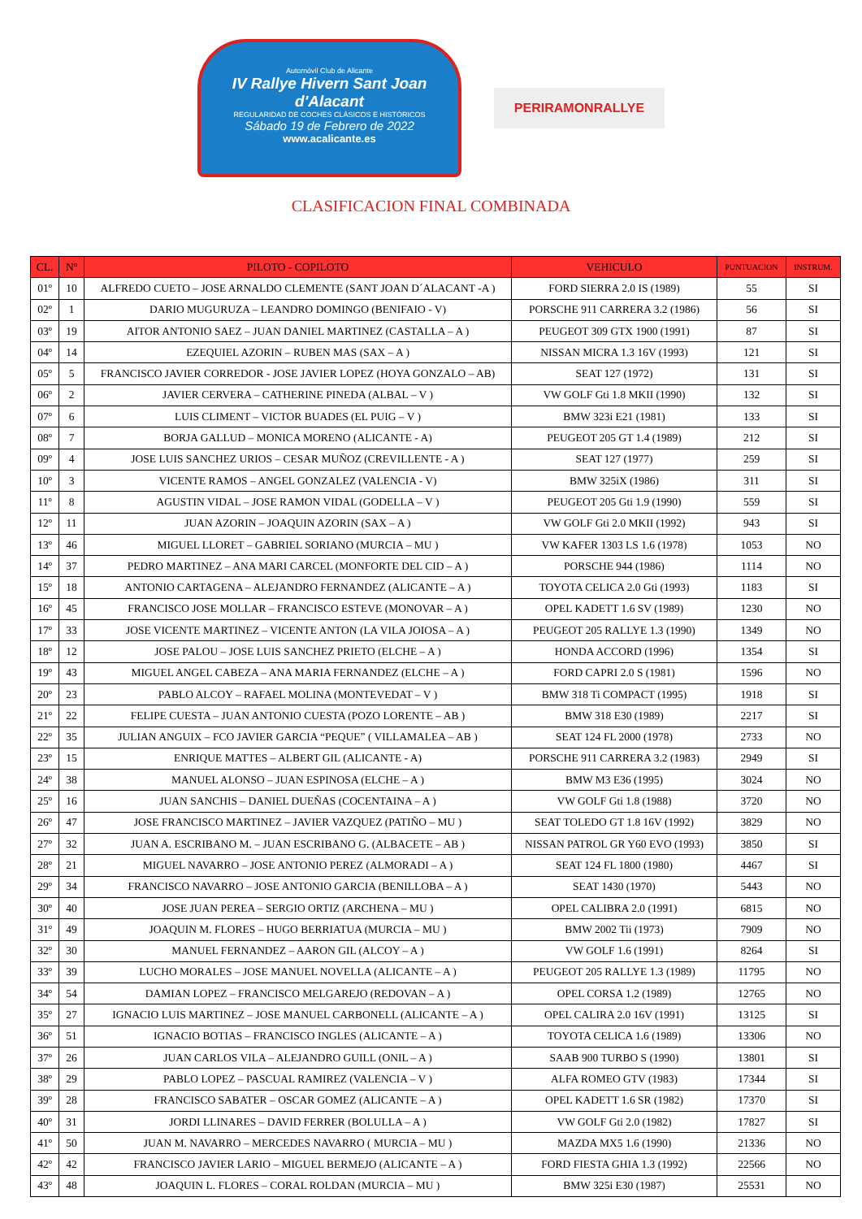Automóvil Club de Alicante
IV Rallye Hivern Sant Joan d'Alacant
REGULARIDAD DE COCHES CLÁSICOS E HISTÓRICOS
Sábado 19 de Febrero de 2022
www.acalicante.es
PERIRAMONRALLYE
CLASIFICACION FINAL COMBINADA
| CL. | Nº | PILOTO - COPILOTO | VEHICULO | PUNTUACION | INSTRUM. |
| --- | --- | --- | --- | --- | --- |
| 01º | 10 | ALFREDO CUETO – JOSE ARNALDO CLEMENTE (SANT JOAN D´ALACANT -A ) | FORD SIERRA 2.0 IS (1989) | 55 | SI |
| 02º | 1 | DARIO MUGURUZA – LEANDRO DOMINGO (BENIFAIO - V) | PORSCHE 911 CARRERA 3.2 (1986) | 56 | SI |
| 03º | 19 | AITOR ANTONIO SAEZ – JUAN DANIEL MARTINEZ (CASTALLA – A ) | PEUGEOT 309 GTX 1900 (1991) | 87 | SI |
| 04º | 14 | EZEQUIEL AZORIN – RUBEN MAS (SAX – A ) | NISSAN MICRA 1.3 16V (1993) | 121 | SI |
| 05º | 5 | FRANCISCO JAVIER CORREDOR - JOSE JAVIER LOPEZ (HOYA GONZALO – AB) | SEAT 127 (1972) | 131 | SI |
| 06º | 2 | JAVIER CERVERA – CATHERINE PINEDA (ALBAL – V ) | VW GOLF Gti 1.8 MKII (1990) | 132 | SI |
| 07º | 6 | LUIS CLIMENT – VICTOR BUADES (EL PUIG – V ) | BMW 323i E21 (1981) | 133 | SI |
| 08º | 7 | BORJA GALLUD – MONICA MORENO (ALICANTE - A) | PEUGEOT 205 GT 1.4 (1989) | 212 | SI |
| 09º | 4 | JOSE LUIS SANCHEZ URIOS – CESAR MUÑOZ (CREVILLENTE - A ) | SEAT 127 (1977) | 259 | SI |
| 10º | 3 | VICENTE RAMOS – ANGEL GONZALEZ (VALENCIA - V) | BMW 325iX (1986) | 311 | SI |
| 11º | 8 | AGUSTIN VIDAL – JOSE RAMON VIDAL (GODELLA – V ) | PEUGEOT 205 Gti 1.9 (1990) | 559 | SI |
| 12º | 11 | JUAN AZORIN – JOAQUIN AZORIN (SAX – A ) | VW GOLF Gti 2.0 MKII (1992) | 943 | SI |
| 13º | 46 | MIGUEL LLORET – GABRIEL SORIANO (MURCIA – MU ) | VW KAFER 1303 LS 1.6 (1978) | 1053 | NO |
| 14º | 37 | PEDRO MARTINEZ – ANA MARI CARCEL (MONFORTE DEL CID – A ) | PORSCHE 944 (1986) | 1114 | NO |
| 15º | 18 | ANTONIO CARTAGENA – ALEJANDRO FERNANDEZ (ALICANTE – A ) | TOYOTA CELICA 2.0 Gti (1993) | 1183 | SI |
| 16º | 45 | FRANCISCO JOSE MOLLAR – FRANCISCO ESTEVE (MONOVAR – A ) | OPEL KADETT 1.6 SV (1989) | 1230 | NO |
| 17º | 33 | JOSE VICENTE MARTINEZ – VICENTE ANTON (LA VILA JOIOSA – A ) | PEUGEOT 205 RALLYE 1.3 (1990) | 1349 | NO |
| 18º | 12 | JOSE PALOU – JOSE LUIS SANCHEZ PRIETO (ELCHE – A ) | HONDA ACCORD (1996) | 1354 | SI |
| 19º | 43 | MIGUEL ANGEL CABEZA – ANA MARIA FERNANDEZ (ELCHE – A ) | FORD CAPRI 2.0 S (1981) | 1596 | NO |
| 20º | 23 | PABLO ALCOY – RAFAEL MOLINA (MONTEVEDAT – V ) | BMW 318 Ti COMPACT (1995) | 1918 | SI |
| 21º | 22 | FELIPE CUESTA – JUAN ANTONIO CUESTA (POZO LORENTE – AB ) | BMW 318 E30 (1989) | 2217 | SI |
| 22º | 35 | JULIAN ANGUIX – FCO JAVIER GARCIA “PEQUE” ( VILLAMALEA – AB ) | SEAT 124 FL 2000 (1978) | 2733 | NO |
| 23º | 15 | ENRIQUE MATTES – ALBERT GIL (ALICANTE - A) | PORSCHE 911 CARRERA 3.2 (1983) | 2949 | SI |
| 24º | 38 | MANUEL ALONSO – JUAN ESPINOSA (ELCHE – A ) | BMW M3 E36 (1995) | 3024 | NO |
| 25º | 16 | JUAN SANCHIS – DANIEL DUEÑAS (COCENTAINA – A ) | VW GOLF Gti 1.8 (1988) | 3720 | NO |
| 26º | 47 | JOSE FRANCISCO MARTINEZ – JAVIER VAZQUEZ (PATIÑO – MU ) | SEAT TOLEDO GT 1.8 16V (1992) | 3829 | NO |
| 27º | 32 | JUAN A. ESCRIBANO M. – JUAN ESCRIBANO G. (ALBACETE – AB ) | NISSAN PATROL GR Y60 EVO (1993) | 3850 | SI |
| 28º | 21 | MIGUEL NAVARRO – JOSE ANTONIO PEREZ (ALMORADI – A ) | SEAT 124 FL 1800 (1980) | 4467 | SI |
| 29º | 34 | FRANCISCO NAVARRO – JOSE ANTONIO GARCIA (BENILLOBA – A ) | SEAT 1430 (1970) | 5443 | NO |
| 30º | 40 | JOSE JUAN PEREA – SERGIO ORTIZ (ARCHENA – MU ) | OPEL CALIBRA 2.0 (1991) | 6815 | NO |
| 31º | 49 | JOAQUIN M. FLORES – HUGO BERRIATUA (MURCIA – MU ) | BMW 2002 Tii (1973) | 7909 | NO |
| 32º | 30 | MANUEL FERNANDEZ – AARON GIL (ALCOY – A ) | VW GOLF 1.6 (1991) | 8264 | SI |
| 33º | 39 | LUCHO MORALES – JOSE MANUEL NOVELLA (ALICANTE – A ) | PEUGEOT 205 RALLYE 1.3 (1989) | 11795 | NO |
| 34º | 54 | DAMIAN LOPEZ – FRANCISCO MELGAREJO (REDOVAN – A ) | OPEL CORSA 1.2 (1989) | 12765 | NO |
| 35º | 27 | IGNACIO LUIS MARTINEZ – JOSE MANUEL CARBONELL (ALICANTE – A ) | OPEL CALIRA 2.0 16V (1991) | 13125 | SI |
| 36º | 51 | IGNACIO BOTIAS – FRANCISCO INGLES (ALICANTE – A ) | TOYOTA CELICA 1.6 (1989) | 13306 | NO |
| 37º | 26 | JUAN CARLOS VILA – ALEJANDRO GUILL (ONIL – A ) | SAAB 900 TURBO S (1990) | 13801 | SI |
| 38º | 29 | PABLO LOPEZ – PASCUAL RAMIREZ (VALENCIA – V ) | ALFA ROMEO GTV (1983) | 17344 | SI |
| 39º | 28 | FRANCISCO SABATER – OSCAR GOMEZ (ALICANTE – A ) | OPEL KADETT 1.6 SR (1982) | 17370 | SI |
| 40º | 31 | JORDI LLINARES – DAVID FERRER (BOLULLA – A ) | VW GOLF Gti 2.0 (1982) | 17827 | SI |
| 41º | 50 | JUAN M. NAVARRO – MERCEDES NAVARRO ( MURCIA – MU ) | MAZDA MX5 1.6 (1990) | 21336 | NO |
| 42º | 42 | FRANCISCO JAVIER LARIO – MIGUEL BERMEJO (ALICANTE – A ) | FORD FIESTA GHIA 1.3 (1992) | 22566 | NO |
| 43º | 48 | JOAQUIN L. FLORES – CORAL ROLDAN (MURCIA – MU ) | BMW 325i E30 (1987) | 25531 | NO |